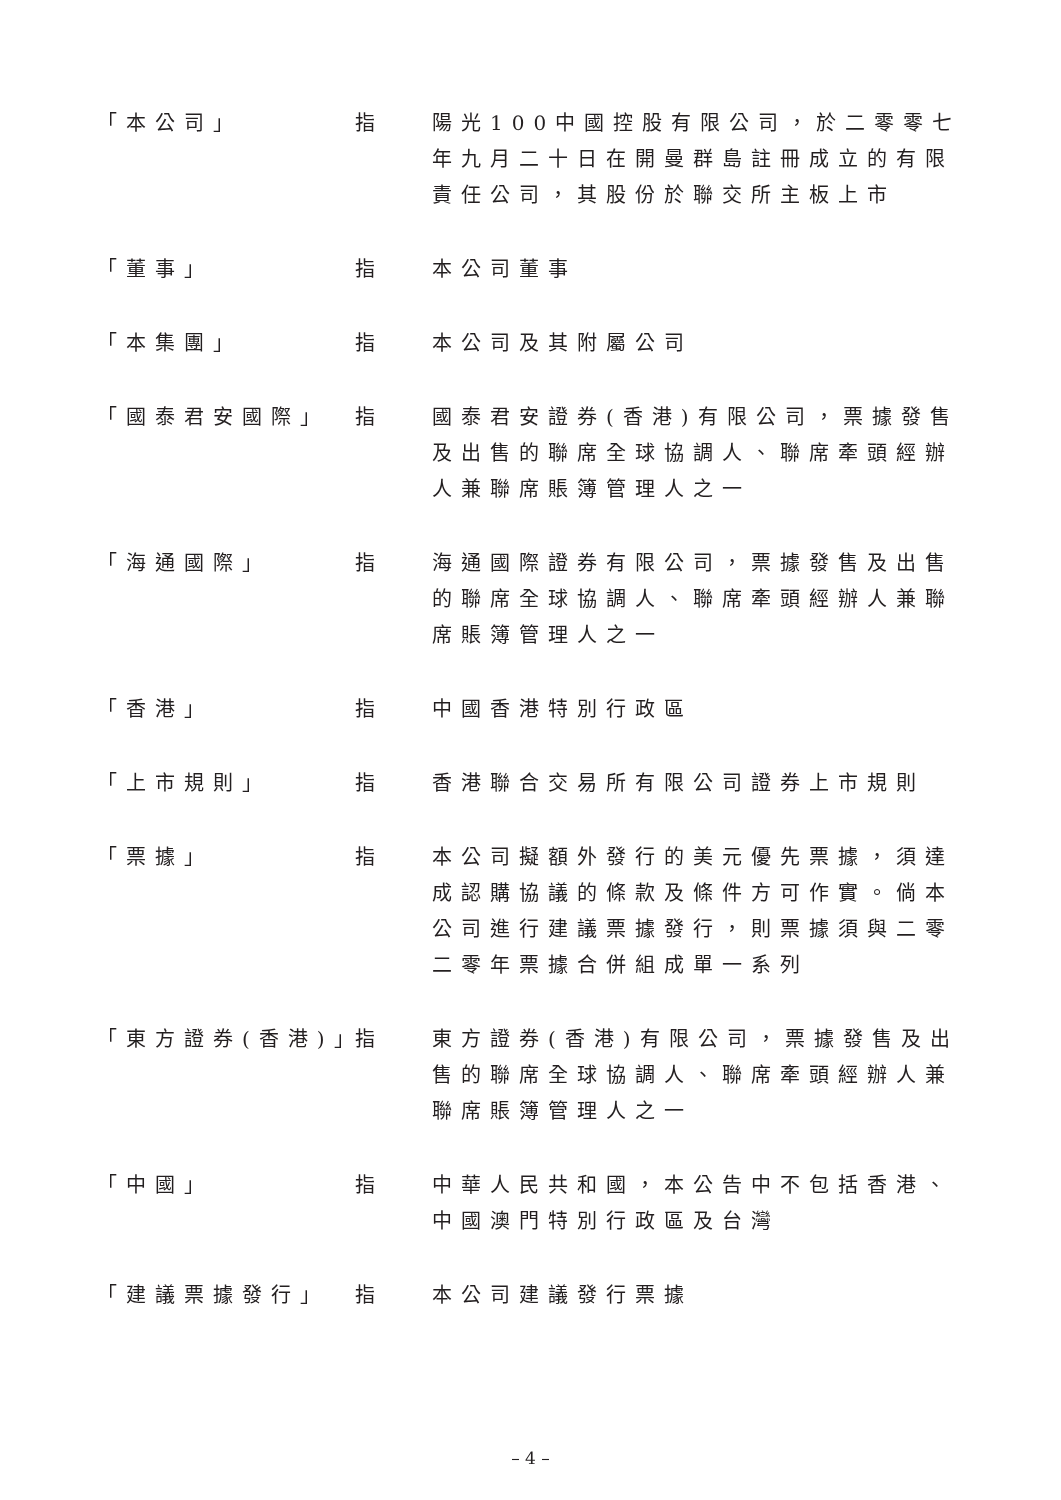「本公司」 指 陽光100中國控股有限公司，於二零零七年九月二十日在開曼群島註冊成立的有限責任公司，其股份於聯交所主板上市
「董事」 指 本公司董事
「本集團」 指 本公司及其附屬公司
「國泰君安國際」 指 國泰君安證券(香港)有限公司，票據發售及出售的聯席全球協調人、聯席牽頭經辦人兼聯席賬簿管理人之一
「海通國際」 指 海通國際證券有限公司，票據發售及出售的聯席全球協調人、聯席牽頭經辦人兼聯席賬簿管理人之一
「香港」 指 中國香港特別行政區
「上市規則」 指 香港聯合交易所有限公司證券上市規則
「票據」 指 本公司擬額外發行的美元優先票據，須達成認購協議的條款及條件方可作實。倘本公司進行建議票據發行，則票據須與二零二零年票據合併組成單一系列
「東方證券(香港)」
指 東方證券(香港)有限公司，票據發售及出售的聯席全球協調人、聯席牽頭經辦人兼聯席賬簿管理人之一
「中國」 指 中華人民共和國，本公告中不包括香港、中國澳門特別行政區及台灣
「建議票據發行」 指 本公司建議發行票據
– 4 –